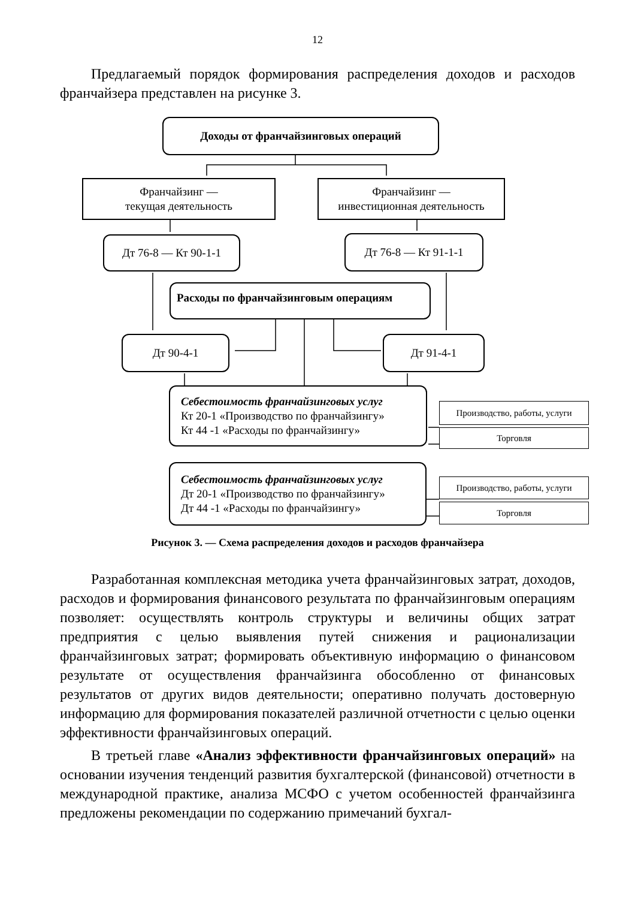12
Предлагаемый порядок формирования распределения доходов и расходов франчайзера представлен на рисунке 3.
Доходы от франчайзинговых операций
Франчайзинг —
текущая деятельность
Франчайзинг —
инвестиционная деятельность
Дт 76-8 — Кт 90-1-1 Дт 76-8 — Кт 91-1-1
Расходы по франчайзинговым операциям
Дт 90-4-1 Дт 91-4-1
Себестоимость франчайзинговых услуг
Кт 20-1 «Производство по франчайзингу»
Кт 44 -1 «Расходы по франчайзингу»
Производство, работы, услуги
Торговля
Себестоимость франчайзинговых услуг
Дт 20-1 «Производство по франчайзингу»
Дт 44 -1 «Расходы по франчайзингу»
Производство, работы, услуги
Торговля
Рисунок 3. — Схема распределения доходов и расходов франчайзера
Разработанная комплексная методика учета франчайзинговых затрат, доходов, расходов и формирования финансового результата по франчайзинговым операциям позволяет: осуществлять контроль структуры и величины общих затрат предприятия с целью выявления путей снижения и рационализации франчайзинговых затрат; формировать объективную информацию о финансовом результате от осуществления франчайзинга обособленно от финансовых результатов от других видов деятельности; оперативно получать достоверную информацию для формирования показателей различной отчетности с целью оценки эффективности франчайзинговых операций.
В третьей главе «Анализ эффективности франчайзинговых операций» на основании изучения тенденций развития бухгалтерской (финансовой) отчетности в международной практике, анализа МСФО с учетом особенностей франчайзинга предложены рекомендации по содержанию примечаний бухгал-